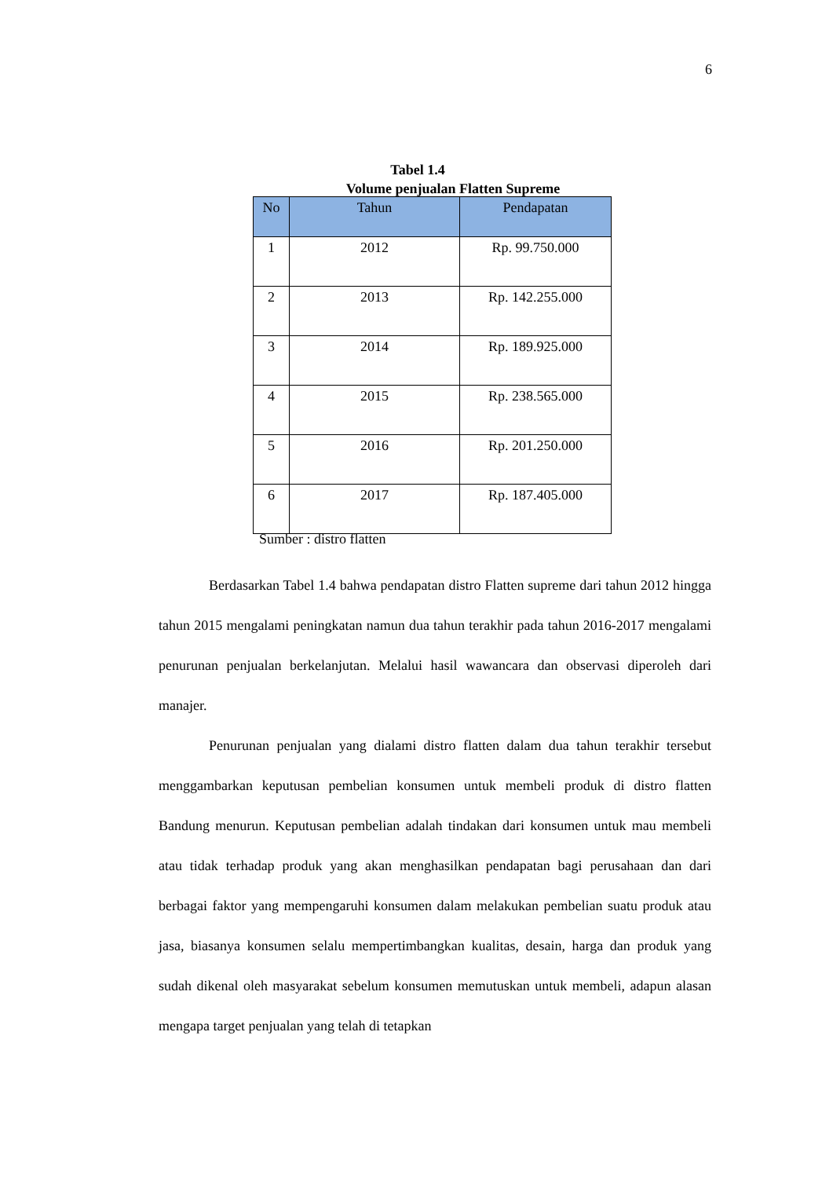6
Tabel 1.4
Volume penjualan Flatten Supreme
| No | Tahun | Pendapatan |
| --- | --- | --- |
| 1 | 2012 | Rp. 99.750.000 |
| 2 | 2013 | Rp. 142.255.000 |
| 3 | 2014 | Rp. 189.925.000 |
| 4 | 2015 | Rp. 238.565.000 |
| 5 | 2016 | Rp. 201.250.000 |
| 6 | 2017 | Rp. 187.405.000 |
Sumber : distro flatten
Berdasarkan Tabel 1.4 bahwa pendapatan distro Flatten supreme dari tahun 2012 hingga tahun 2015 mengalami peningkatan namun dua tahun terakhir pada tahun 2016-2017 mengalami penurunan penjualan berkelanjutan. Melalui hasil wawancara dan observasi diperoleh dari manajer.
Penurunan penjualan yang dialami distro flatten dalam dua tahun terakhir tersebut menggambarkan keputusan pembelian konsumen untuk membeli produk di distro flatten Bandung menurun. Keputusan pembelian adalah tindakan dari konsumen untuk mau membeli atau tidak terhadap produk yang akan menghasilkan pendapatan bagi perusahaan dan dari berbagai faktor yang mempengaruhi konsumen dalam melakukan pembelian suatu produk atau jasa, biasanya konsumen selalu mempertimbangkan kualitas, desain, harga dan produk yang sudah dikenal oleh masyarakat sebelum konsumen memutuskan untuk membeli, adapun alasan mengapa target penjualan yang telah di tetapkan